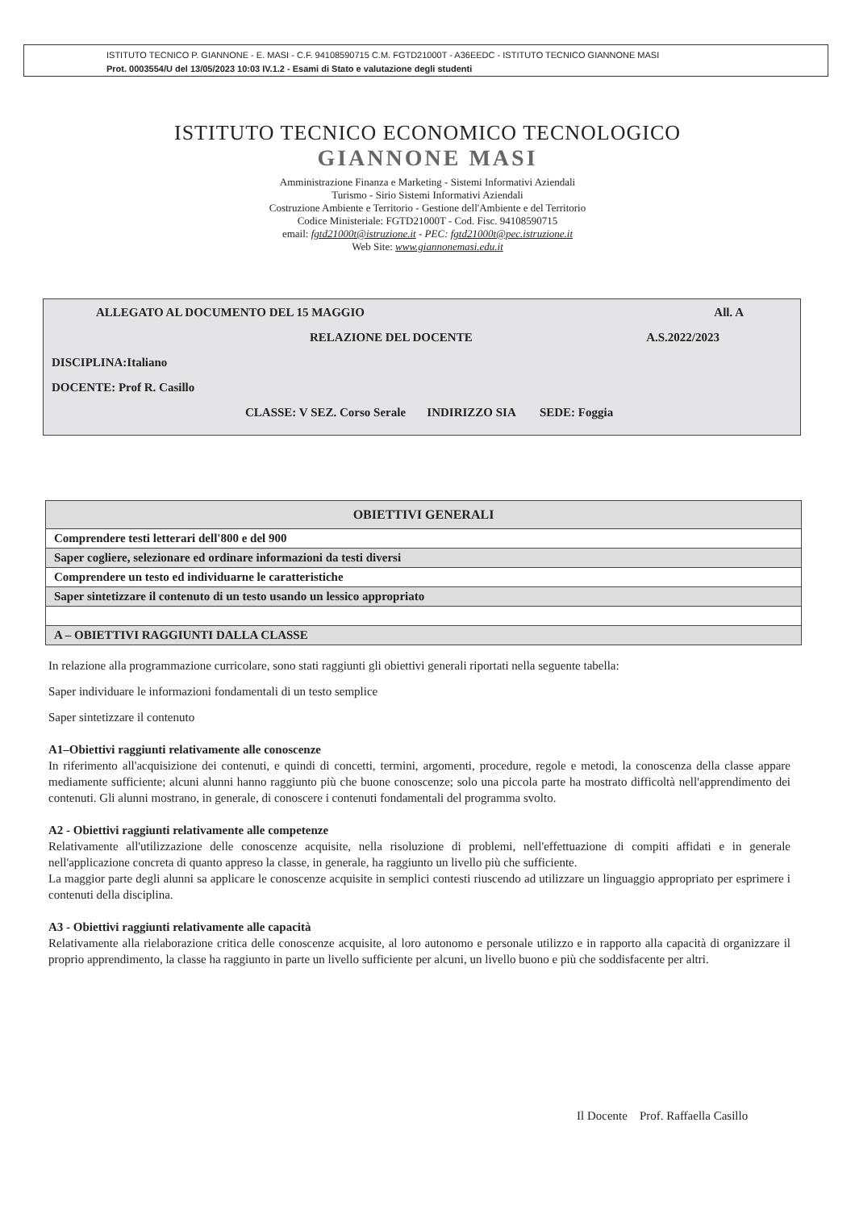ISTITUTO TECNICO P. GIANNONE - E. MASI - C.F. 94108590715 C.M. FGTD21000T - A36EEDC - ISTITUTO TECNICO GIANNONE MASI
Prot. 0003554/U del 13/05/2023 10:03 IV.1.2 - Esami di Stato e valutazione degli studenti
ISTITUTO TECNICO ECONOMICO TECNOLOGICO
GIANNONE MASI
Amministrazione Finanza e Marketing - Sistemi Informativi Aziendali
Turismo - Sirio Sistemi Informativi Aziendali
Costruzione Ambiente e Territorio - Gestione dell'Ambiente e del Territorio
Codice Ministeriale: FGTD21000T - Cod. Fisc. 94108590715
email: fgtd21000t@istruzione.it - PEC: fgtd21000t@pec.istruzione.it
Web Site: www.giannonemasi.edu.it
ALLEGATO AL DOCUMENTO DEL 15 MAGGIO All. A
RELAZIONE DEL DOCENTE A.S.2022/2023
DISCIPLINA:Italiano
DOCENTE: Prof R. Casillo
CLASSE: V SEZ. Corso Serale INDIRIZZO SIA SEDE: Foggia
| OBIETTIVI GENERALI |
| --- |
| Comprendere testi letterari dell'800 e del 900 |
| Saper cogliere, selezionare ed ordinare informazioni da testi diversi |
| Comprendere un testo ed individuarne le caratteristiche |
| Saper sintetizzare il contenuto di un testo usando un lessico appropriato |
| A – OBIETTIVI RAGGIUNTI DALLA CLASSE |
In relazione alla programmazione curricolare, sono stati raggiunti gli obiettivi generali riportati nella seguente tabella:
Saper individuare le informazioni fondamentali di un testo semplice
Saper sintetizzare il contenuto
A1–Obiettivi raggiunti relativamente alle conoscenze
In riferimento all'acquisizione dei contenuti, e quindi di concetti, termini, argomenti, procedure, regole e metodi, la conoscenza della classe appare mediamente sufficiente; alcuni alunni hanno raggiunto più che buone conoscenze; solo una piccola parte ha mostrato difficoltà nell'apprendimento dei contenuti. Gli alunni mostrano, in generale, di conoscere i contenuti fondamentali del programma svolto.
A2 - Obiettivi raggiunti relativamente alle competenze
Relativamente all'utilizzazione delle conoscenze acquisite, nella risoluzione di problemi, nell'effettuazione di compiti affidati e in generale nell'applicazione concreta di quanto appreso la classe, in generale, ha raggiunto un livello più che sufficiente.
La maggior parte degli alunni sa applicare le conoscenze acquisite in semplici contesti riuscendo ad utilizzare un linguaggio appropriato per esprimere i contenuti della disciplina.
A3 - Obiettivi raggiunti relativamente alle capacità
Relativamente alla rielaborazione critica delle conoscenze acquisite, al loro autonomo e personale utilizzo e in rapporto alla capacità di organizzare il proprio apprendimento, la classe ha raggiunto in parte un livello sufficiente per alcuni, un livello buono e più che soddisfacente per altri.
Il Docente Prof. Raffaella Casillo